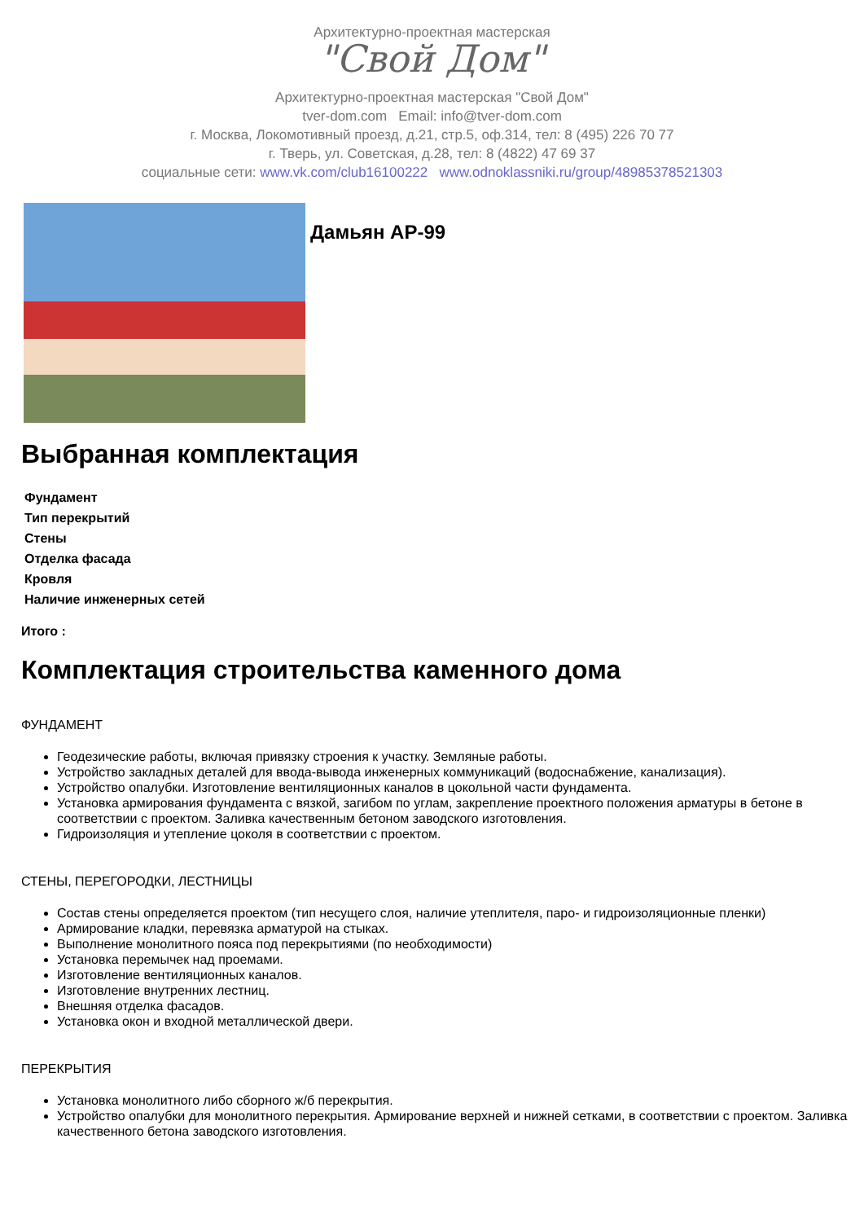Архитектурно-проектная мастерская
"Свой Дом"
Архитектурно-проектная мастерская "Свой Дом"
tver-dom.com Email: info@tver-dom.com
г. Москва, Локомотивный проезд, д.21, стр.5, оф.314, тел: 8 (495) 226 70 77
г. Тверь, ул. Советская, д.28, тел: 8 (4822) 47 69 37
социальные сети: www.vk.com/club16100222 www.odnoklassniki.ru/group/48985378521303
Дамьян АР-99
Выбранная комплектация
Фундамент
Тип перекрытий
Стены
Отделка фасада
Кровля
Наличие инженерных сетей
Итого :
Комплектация строительства каменного дома
ФУНДАМЕНТ
Геодезические работы, включая привязку строения к участку. Земляные работы.
Устройство закладных деталей для ввода-вывода инженерных коммуникаций (водоснабжение, канализация).
Устройство опалубки. Изготовление вентиляционных каналов в цокольной части фундамента.
Установка армирования фундамента с вязкой, загибом по углам, закрепление проектного положения арматуры в бетоне в соответствии с проектом. Заливка качественным бетоном заводского изготовления.
Гидроизоляция и утепление цоколя в соответствии с проектом.
СТЕНЫ, ПЕРЕГОРОДКИ, ЛЕСТНИЦЫ
Состав стены определяется проектом (тип несущего слоя, наличие утеплителя, паро- и гидроизоляционные пленки)
Армирование кладки, перевязка арматурой на стыках.
Выполнение монолитного пояса под перекрытиями (по необходимости)
Установка перемычек над проемами.
Изготовление вентиляционных каналов.
Изготовление внутренних лестниц.
Внешняя отделка фасадов.
Установка окон и входной металлической двери.
ПЕРЕКРЫТИЯ
Установка монолитного либо сборного ж/б перекрытия.
Устройство опалубки для монолитного перекрытия. Армирование верхней и нижней сетками, в соответствии с проектом. Заливка качественного бетона заводского изготовления.